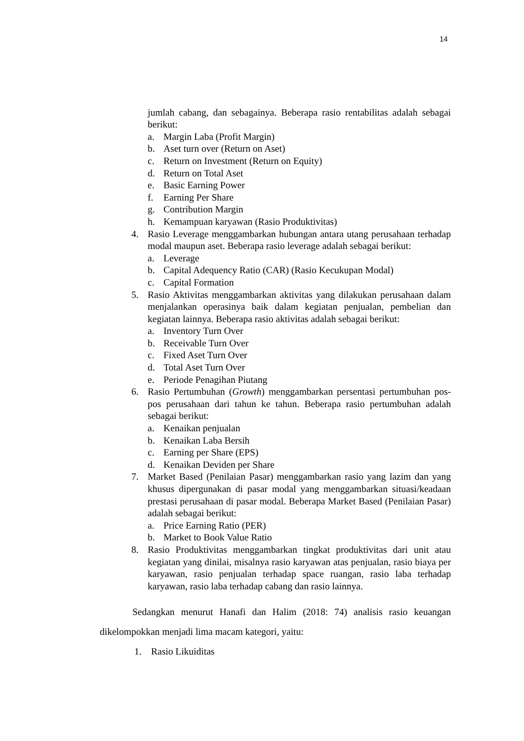14
jumlah cabang, dan sebagainya. Beberapa rasio rentabilitas adalah sebagai berikut:
a. Margin Laba (Profit Margin)
b. Aset turn over (Return on Aset)
c. Return on Investment (Return on Equity)
d. Return on Total Aset
e. Basic Earning Power
f. Earning Per Share
g. Contribution Margin
h. Kemampuan karyawan (Rasio Produktivitas)
4. Rasio Leverage menggambarkan hubungan antara utang perusahaan terhadap modal maupun aset. Beberapa rasio leverage adalah sebagai berikut:
a. Leverage
b. Capital Adequency Ratio (CAR) (Rasio Kecukupan Modal)
c. Capital Formation
5. Rasio Aktivitas menggambarkan aktivitas yang dilakukan perusahaan dalam menjalankan operasinya baik dalam kegiatan penjualan, pembelian dan kegiatan lainnya. Beberapa rasio aktivitas adalah sebagai berikut:
a. Inventory Turn Over
b. Receivable Turn Over
c. Fixed Aset Turn Over
d. Total Aset Turn Over
e. Periode Penagihan Piutang
6. Rasio Pertumbuhan (Growth) menggambarkan persentasi pertumbuhan pos-pos perusahaan dari tahun ke tahun. Beberapa rasio pertumbuhan adalah sebagai berikut:
a. Kenaikan penjualan
b. Kenaikan Laba Bersih
c. Earning per Share (EPS)
d. Kenaikan Deviden per Share
7. Market Based (Penilaian Pasar) menggambarkan rasio yang lazim dan yang khusus dipergunakan di pasar modal yang menggambarkan situasi/keadaan prestasi perusahaan di pasar modal. Beberapa Market Based (Penilaian Pasar) adalah sebagai berikut:
a. Price Earning Ratio (PER)
b. Market to Book Value Ratio
8. Rasio Produktivitas menggambarkan tingkat produktivitas dari unit atau kegiatan yang dinilai, misalnya rasio karyawan atas penjualan, rasio biaya per karyawan, rasio penjualan terhadap space ruangan, rasio laba terhadap karyawan, rasio laba terhadap cabang dan rasio lainnya.
Sedangkan menurut Hanafi dan Halim (2018: 74) analisis rasio keuangan dikelompokkan menjadi lima macam kategori, yaitu:
1. Rasio Likuiditas